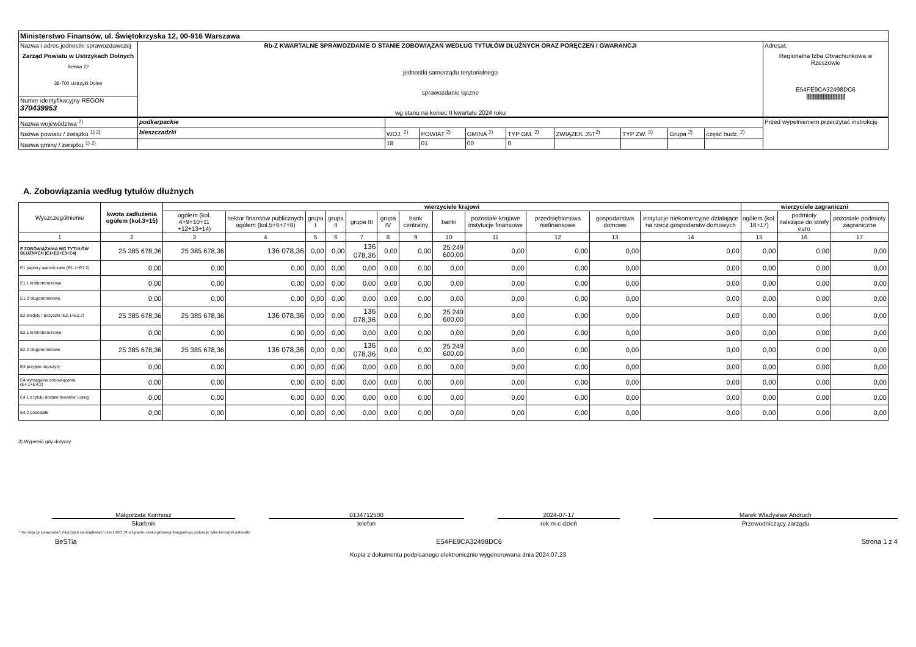| Ministerstwo Finansów, ul. Świętokrzyska 12, 00-916 Warszawa | | |
| Nazwa i adres jednostki sprawozdawczej Zarząd Powiatu w Ustrzykach Dolnych Bełska 22 38-700 Ustrzyki Dolne | Rb-Z KWARTALNE SPRAWOZDANIE O STANIE ZOBOWIĄZAŃ WEDŁUG TYTUŁÓW DŁUŻNYCH ORAZ PORĘCZEŃ I GWARANCJI jednostki samorządu terytorialnego sprawozdanie łączne wg stanu na koniec II kwartału 2024 roku | Adresat: Regionalna Izba Obrachunkowa w Rzeszowie E54FE9CA32498DC6 //////////////////////////////////////// |
| Numer identyfikacyjny REGON 370439953 | | |
| Nazwa województwa <sup>2)</sup> | podkarpackie | | | | | | | | | Przed wypełnieniem przeczytać instrukcję |
| Nazwa powiatu / związku <sup>1) 2)</sup> | bieszczadzki | WOJ. <sup>2)</sup> | POWIAT <sup>2)</sup> | GMINA <sup>2)</sup> | TYP GM. <sup>2)</sup> | ZWIĄZEK JST<sup>2)</sup> | TYP ZW. <sup>2)</sup> | Grupa <sup>2)</sup> | część budz. <sup>2)</sup> | |
| Nazwa gminy / związku <sup>1) 2)</sup> | | 18 | 01 | 00 | 0 | | | | | |
A. Zobowiązania według tytułów dłużnych
| Wyszczególnienie | kwota zadłużenia ogółem (kol.3+15) | wierzyciele krajowi | | | | | | | | | | | | wierzyciele zagraniczni | | |
| --- | --- | --- | --- | --- | --- | --- | --- | --- | --- | --- | --- | --- | --- | --- | --- | --- |
| | | ogółem (kol. 4+9+10+11 +12+13+14) | sektor finansów publicznych ogółem (kol.5+6+7+8) | grupa I | grupa II | grupa III | grupa IV | bank centralny | banki | pozostałe krajowe instytucje finansowe | przedsiębiorstwa niefinansowe | gospodarstwa domowe | instytucje niekomercyjne działające na rzecz gospodarstw domowych | ogółem (kol. 16+17) | podmioty należące do strefy euro | pozostałe podmioty zagraniczne |
| 1 | 2 | 3 | 4 | 5 | 6 | 7 | 8 | 9 | 10 | 11 | 12 | 13 | 14 | 15 | 16 | 17 |
| E ZOBOWIĄZANIA WG TYTUŁÓW DŁUŻNYCH (E1+E2+E3+E4) | 25 385 678,36 | 25 385 678,36 | 136 078,36 | 0,00 | 0,00 | 136 078,36 | 0,00 | 0,00 | 25 249 600,00 | 0,00 | 0,00 | 0,00 | 0,00 | 0,00 | 0,00 | 0,00 |
| E1 papiery wartościowe (E1.1+E1.2) | 0,00 | 0,00 | 0,00 | 0,00 | 0,00 | 0,00 | 0,00 | 0,00 | 0,00 | 0,00 | 0,00 | 0,00 | 0,00 | 0,00 | 0,00 | 0,00 |
| E1.1 krótkoterminowe | 0,00 | 0,00 | 0,00 | 0,00 | 0,00 | 0,00 | 0,00 | 0,00 | 0,00 | 0,00 | 0,00 | 0,00 | 0,00 | 0,00 | 0,00 | 0,00 |
| E1.2 długoterminowe | 0,00 | 0,00 | 0,00 | 0,00 | 0,00 | 0,00 | 0,00 | 0,00 | 0,00 | 0,00 | 0,00 | 0,00 | 0,00 | 0,00 | 0,00 | 0,00 |
| E2 kredyty i pożyczki (E2.1+E2.2) | 25 385 678,36 | 25 385 678,36 | 136 078,36 | 0,00 | 0,00 | 136 078,36 | 0,00 | 0,00 | 25 249 600,00 | 0,00 | 0,00 | 0,00 | 0,00 | 0,00 | 0,00 | 0,00 |
| E2.1 krótkoterminowe | 0,00 | 0,00 | 0,00 | 0,00 | 0,00 | 0,00 | 0,00 | 0,00 | 0,00 | 0,00 | 0,00 | 0,00 | 0,00 | 0,00 | 0,00 | 0,00 |
| E2.2 długoterminowe | 25 385 678,36 | 25 385 678,36 | 136 078,36 | 0,00 | 0,00 | 136 078,36 | 0,00 | 0,00 | 25 249 600,00 | 0,00 | 0,00 | 0,00 | 0,00 | 0,00 | 0,00 | 0,00 |
| E3 przyjęte depozyty | 0,00 | 0,00 | 0,00 | 0,00 | 0,00 | 0,00 | 0,00 | 0,00 | 0,00 | 0,00 | 0,00 | 0,00 | 0,00 | 0,00 | 0,00 | 0,00 |
| E4 wymagalne zobowiązania (E4.1+E4.2) | 0,00 | 0,00 | 0,00 | 0,00 | 0,00 | 0,00 | 0,00 | 0,00 | 0,00 | 0,00 | 0,00 | 0,00 | 0,00 | 0,00 | 0,00 | 0,00 |
| E4.1 z tytułu dostaw towarów i usług | 0,00 | 0,00 | 0,00 | 0,00 | 0,00 | 0,00 | 0,00 | 0,00 | 0,00 | 0,00 | 0,00 | 0,00 | 0,00 | 0,00 | 0,00 | 0,00 |
| E4.2 pozostałe | 0,00 | 0,00 | 0,00 | 0,00 | 0,00 | 0,00 | 0,00 | 0,00 | 0,00 | 0,00 | 0,00 | 0,00 | 0,00 | 0,00 | 0,00 | 0,00 |
2) Wypełnić gdy dotyczy
Małgorzata Kormosz
Skarbnik
0134712500
telefon
2024-07-17
rok m-c dzień
Marek Władysław Andruch
Przewodniczący zarządu
* Nie dotyczy sprawozdań zbiorczych sporządzanych przez RIO. W przypadku braku głównego księgowego podpisuje tylko kierownik jednostki.
BeSTia E54FE9CA32498DC6 Strona 1 z 4
Kopia z dokumentu podpisanego elektronicznie wygenerowana dnia 2024.07.23